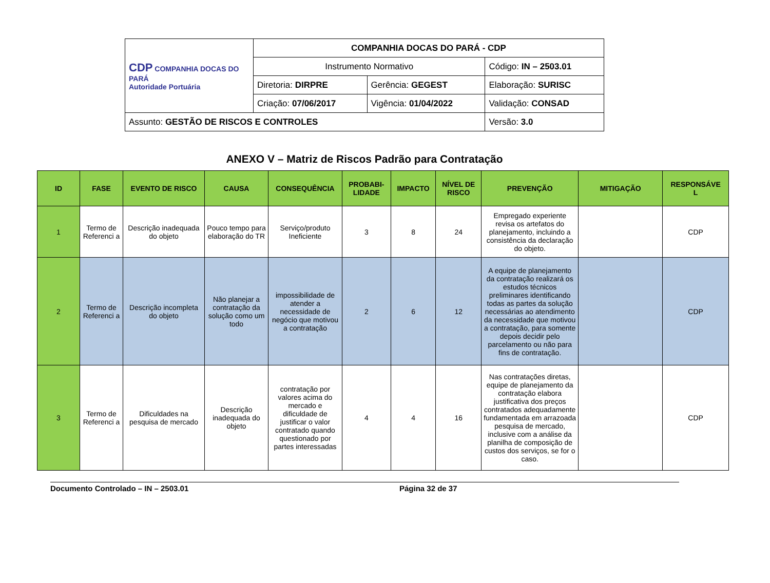| CDP COMPANHIA DOCAS DO PARÁ Autoridade Portuária | COMPANHIA DOCAS DO PARÁ - CDP | | |
| | Instrumento Normativo | | Código: IN – 2503.01 |
| | Diretoria: DIRPRE | Gerência: GEGEST | Elaboração: SURISC |
| | Criação: 07/06/2017 | Vigência: 01/04/2022 | Validação: CONSAD |
| Assunto: GESTÃO DE RISCOS E CONTROLES | | | Versão: 3.0 |
ANEXO V – Matriz de Riscos Padrão para Contratação
| ID | FASE | EVENTO DE RISCO | CAUSA | CONSEQUÊNCIA | PROBABI- LIDADE | IMPACTO | NÍVEL DE RISCO | PREVENÇÃO | MITIGAÇÃO | RESPONSÁVE L |
| --- | --- | --- | --- | --- | --- | --- | --- | --- | --- | --- |
| 1 | Termo de Referenci a | Descrição inadequada do objeto | Pouco tempo para elaboração do TR | Serviço/produto Ineficiente | 3 | 8 | 24 | Empregado experiente revisa os artefatos do planejamento, incluindo a consistência da declaração do objeto. | | CDP |
| 2 | Termo de Referenci a | Descrição incompleta do objeto | Não planejar a contratação da solução como um todo | impossibilidade de atender a necessidade de negócio que motivou a contratação | 2 | 6 | 12 | A equipe de planejamento da contratação realizará os estudos técnicos preliminares identificando todas as partes da solução necessárias ao atendimento da necessidade que motivou a contratação, para somente depois decidir pelo parcelamento ou não para fins de contratação. | | CDP |
| 3 | Termo de Referenci a | Dificuldades na pesquisa de mercado | Descrição inadequada do objeto | contratação por valores acima do mercado e dificuldade de justificar o valor contratado quando questionado por partes interessadas | 4 | 4 | 16 | Nas contratações diretas, equipe de planejamento da contratação elabora justificativa dos preços contratados adequadamente fundamentada em arrazoada pesquisa de mercado, inclusive com a análise da planilha de composição de custos dos serviços, se for o caso. | | CDP |
Documento Controlado – IN – 2503.01 Página 32 de 37